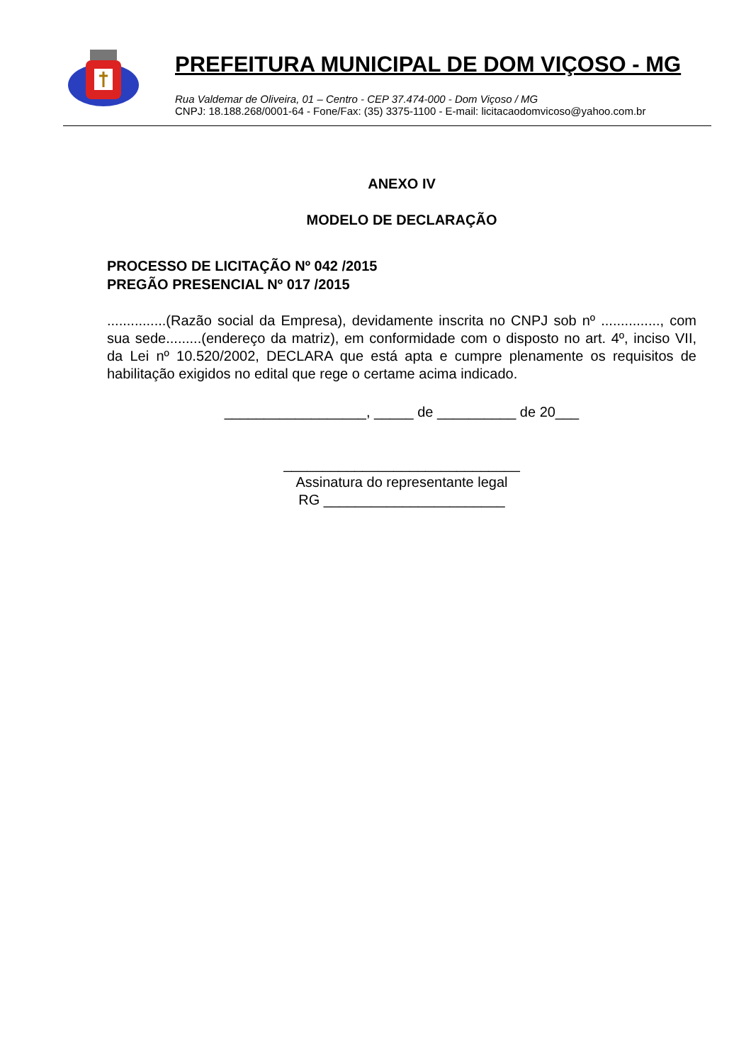PREFEITURA MUNICIPAL DE DOM VIÇOSO - MG
Rua Valdemar de Oliveira, 01 – Centro - CEP 37.474-000 - Dom Viçoso / MG
CNPJ: 18.188.268/0001-64 - Fone/Fax: (35) 3375-1100 - E-mail: licitacaodomvicoso@yahoo.com.br
ANEXO IV
MODELO DE DECLARAÇÃO
PROCESSO DE LICITAÇÃO Nº 042 /2015
PREGÃO PRESENCIAL Nº 017 /2015
...............(Razão social da Empresa), devidamente inscrita no CNPJ sob nº ..............., com sua sede.........(endereço da matriz), em conformidade com o disposto no art. 4º, inciso VII, da Lei nº 10.520/2002, DECLARA que está apta e cumpre plenamente os requisitos de habilitação exigidos no edital que rege o certame acima indicado.
__________________, _____ de __________ de 20___
______________________________
Assinatura do representante legal
RG _______________________